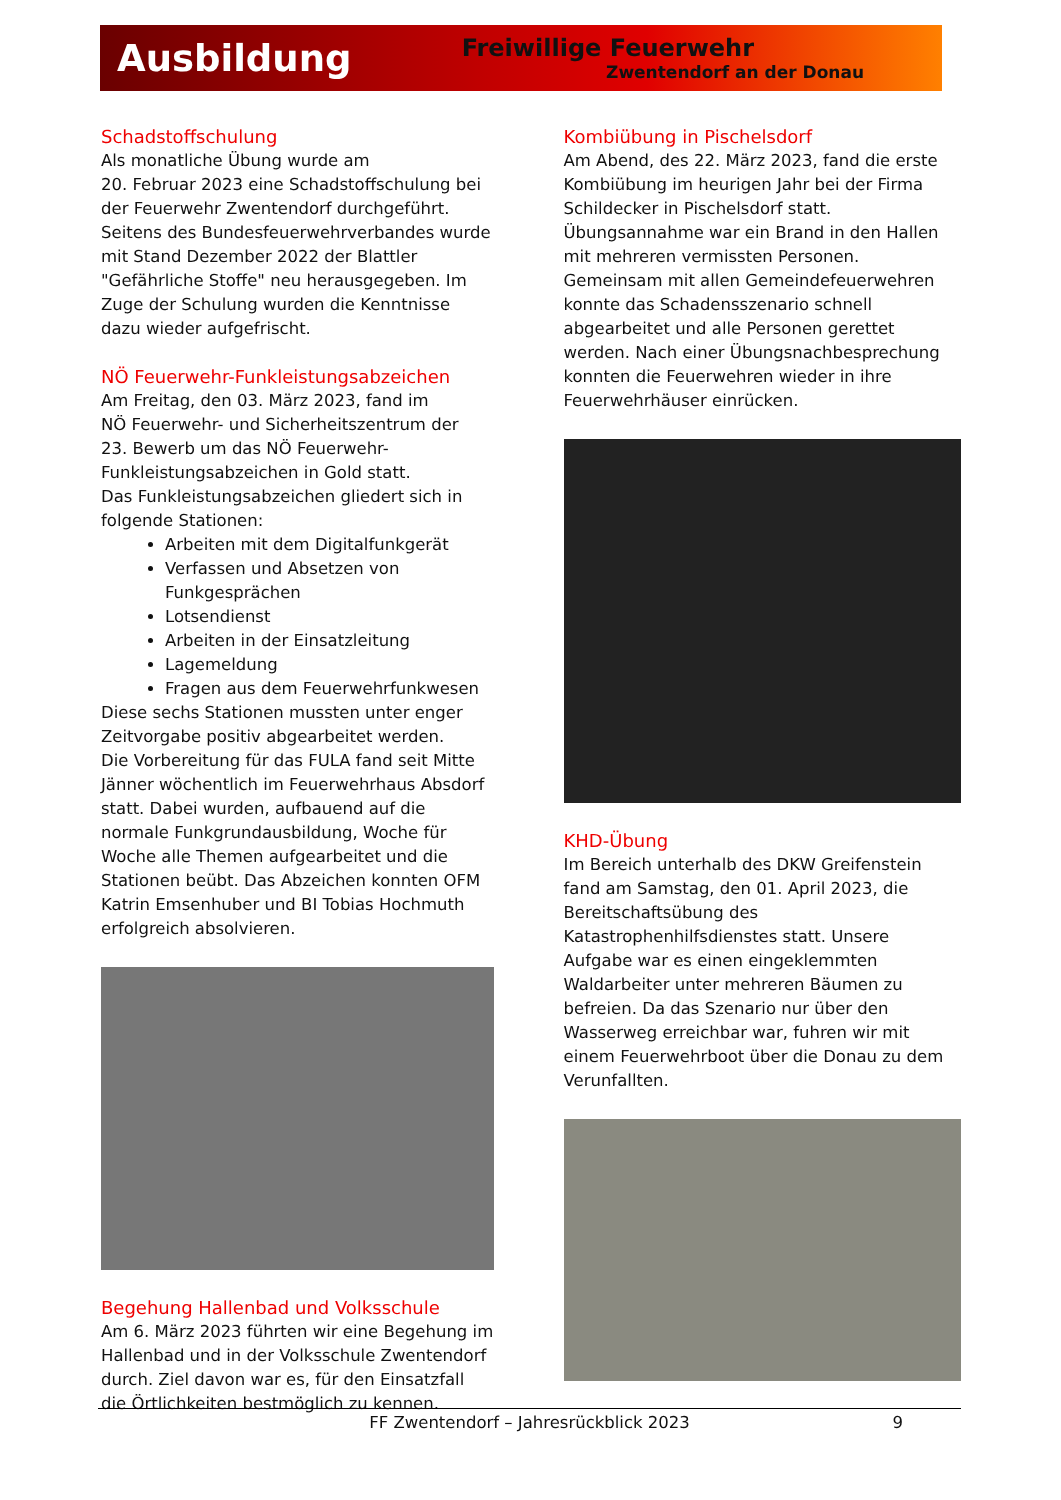Ausbildung
Freiwillige Feuerwehr
Zwentendorf an der Donau
Schadstoffschulung
Als monatliche Übung wurde am
20. Februar 2023 eine Schadstoffschulung bei der Feuerwehr Zwentendorf durchgeführt. Seitens des Bundesfeuerwehrverbandes wurde mit Stand Dezember 2022 der Blattler "Gefährliche Stoffe" neu herausgegeben. Im Zuge der Schulung wurden die Kenntnisse dazu wieder aufgefrischt.
NÖ Feuerwehr-Funkleistungsabzeichen
Am Freitag, den 03. März 2023, fand im
NÖ Feuerwehr- und Sicherheitszentrum der
23. Bewerb um das NÖ Feuerwehr-Funkleistungsabzeichen in Gold statt.
Das Funkleistungsabzeichen gliedert sich in folgende Stationen:
Arbeiten mit dem Digitalfunkgerät
Verfassen und Absetzen von Funkgesprächen
Lotsendienst
Arbeiten in der Einsatzleitung
Lagemeldung
Fragen aus dem Feuerwehrfunkwesen
Diese sechs Stationen mussten unter enger Zeitvorgabe positiv abgearbeitet werden.
Die Vorbereitung für das FULA fand seit Mitte Jänner wöchentlich im Feuerwehrhaus Absdorf statt. Dabei wurden, aufbauend auf die normale Funkgrundausbildung, Woche für Woche alle Themen aufgearbeitet und die Stationen beübt. Das Abzeichen konnten OFM Katrin Emsenhuber und BI Tobias Hochmuth erfolgreich absolvieren.
Begehung Hallenbad und Volksschule
Am 6. März 2023 führten wir eine Begehung im Hallenbad und in der Volksschule Zwentendorf durch. Ziel davon war es, für den Einsatzfall die Örtlichkeiten bestmöglich zu kennen.
Kombiübung in Pischelsdorf
Am Abend, des 22. März 2023, fand die erste Kombiübung im heurigen Jahr bei der Firma Schildecker in Pischelsdorf statt. Übungsannahme war ein Brand in den Hallen mit mehreren vermissten Personen. Gemeinsam mit allen Gemeindefeuerwehren konnte das Schadensszenario schnell abgearbeitet und alle Personen gerettet werden. Nach einer Übungsnachbesprechung konnten die Feuerwehren wieder in ihre Feuerwehrhäuser einrücken.
KHD-Übung
Im Bereich unterhalb des DKW Greifenstein fand am Samstag, den 01. April 2023, die Bereitschaftsübung des Katastrophenhilfsdienstes statt. Unsere Aufgabe war es einen eingeklemmten Waldarbeiter unter mehreren Bäumen zu befreien. Da das Szenario nur über den Wasserweg erreichbar war, fuhren wir mit einem Feuerwehrboot über die Donau zu dem Verunfallten.
FF Zwentendorf – Jahresrückblick 2023 9